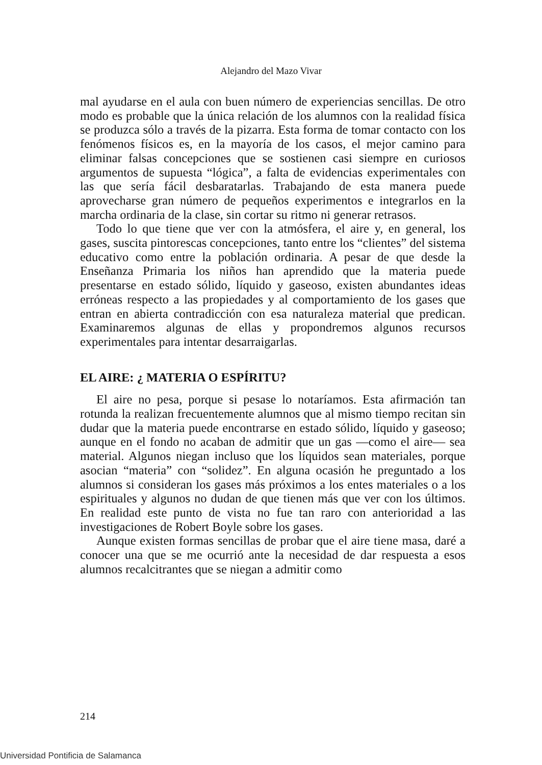Alejandro del Mazo Vivar
mal ayudarse en el aula con buen número de experiencias sencillas. De otro modo es probable que la única relación de los alumnos con la realidad física se produzca sólo a través de la pizarra. Esta forma de tomar contacto con los fenómenos físicos es, en la mayoría de los casos, el mejor camino para eliminar falsas concepciones que se sostienen casi siempre en curiosos argumentos de supuesta “lógica”, a falta de evidencias experimentales con las que sería fácil desbaratarlas. Trabajando de esta manera puede aprovecharse gran número de pequeños experimentos e integrarlos en la marcha ordinaria de la clase, sin cortar su ritmo ni generar retrasos.
Todo lo que tiene que ver con la atmósfera, el aire y, en general, los gases, suscita pintorescas concepciones, tanto entre los “clientes” del sistema educativo como entre la población ordinaria. A pesar de que desde la Enseñanza Primaria los niños han aprendido que la materia puede presentarse en estado sólido, líquido y gaseoso, existen abundantes ideas erróneas respecto a las propiedades y al comportamiento de los gases que entran en abierta contradicción con esa naturaleza material que predican. Examinaremos algunas de ellas y propondremos algunos recursos experimentales para intentar desarraigarlas.
EL AIRE: ¿ MATERIA O ESPÍRITU?
El aire no pesa, porque si pesase lo notaríamos. Esta afirmación tan rotunda la realizan frecuentemente alumnos que al mismo tiempo recitan sin dudar que la materia puede encontrarse en estado sólido, líquido y gaseoso; aunque en el fondo no acaban de admitir que un gas —como el aire— sea material. Algunos niegan incluso que los líquidos sean materiales, porque asocian “materia” con “solidez”. En alguna ocasión he preguntado a los alumnos si consideran los gases más próximos a los entes materiales o a los espirituales y algunos no dudan de que tienen más que ver con los últimos. En realidad este punto de vista no fue tan raro con anterioridad a las investigaciones de Robert Boyle sobre los gases.
Aunque existen formas sencillas de probar que el aire tiene masa, daré a conocer una que se me ocurrió ante la necesidad de dar respuesta a esos alumnos recalcitrantes que se niegan a admitir como
214
Universidad Pontificia de Salamanca